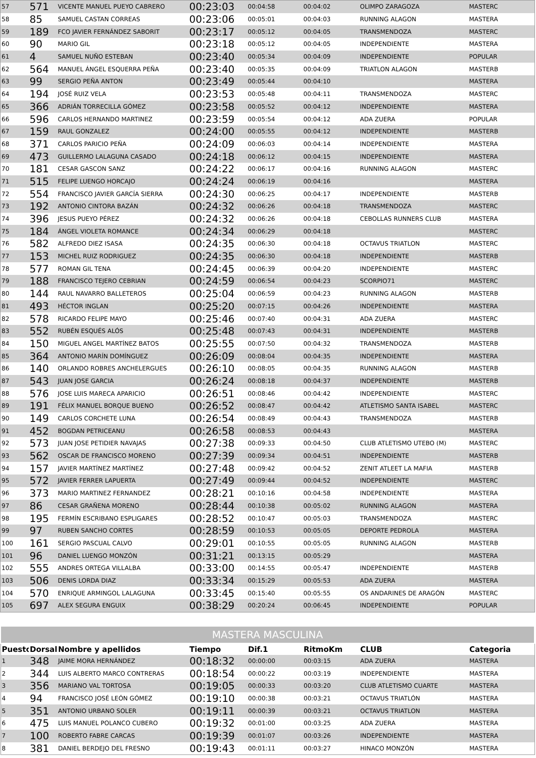| 57 | 571 | VICENTE MANUEL PUEYO CABRERO | 00:23:03 | 00:04:58 | 00:04:02 | OLIMPO ZARAGOZA | MASTERC |
| 58 | 85 | SAMUEL CASTAN CORREAS | 00:23:06 | 00:05:01 | 00:04:03 | RUNNING ALAGON | MASTERA |
| 59 | 189 | FCO JAVIER FERNÁNDEZ SABORIT | 00:23:17 | 00:05:12 | 00:04:05 | TRANSMENDOZA | MASTERC |
| 60 | 90 | MARIO GIL | 00:23:18 | 00:05:12 | 00:04:05 | INDEPENDIENTE | MASTERA |
| 61 | 4 | SAMUEL NUÑO ESTEBAN | 00:23:40 | 00:05:34 | 00:04:09 | INDEPENDIENTE | POPULAR |
| 62 | 564 | MANUEL ÁNGEL ESQUERRA PEÑA | 00:23:40 | 00:05:35 | 00:04:09 | TRIATLON ALAGON | MASTERB |
| 63 | 99 | SERGIO PEÑA ANTON | 00:23:49 | 00:05:44 | 00:04:10 | | MASTERA |
| 64 | 194 | JOSÉ RUIZ VELA | 00:23:53 | 00:05:48 | 00:04:11 | TRANSMENDOZA | MASTERC |
| 65 | 366 | ADRIÁN TORRECILLA GÓMEZ | 00:23:58 | 00:05:52 | 00:04:12 | INDEPENDIENTE | MASTERA |
| 66 | 596 | CARLOS HERNANDO MARTINEZ | 00:23:59 | 00:05:54 | 00:04:12 | ADA ZUERA | POPULAR |
| 67 | 159 | RAUL GONZALEZ | 00:24:00 | 00:05:55 | 00:04:12 | INDEPENDIENTE | MASTERB |
| 68 | 371 | CARLOS PARICIO PEÑA | 00:24:09 | 00:06:03 | 00:04:14 | INDEPENDIENTE | MASTERA |
| 69 | 473 | GUILLERMO LALAGUNA CASADO | 00:24:18 | 00:06:12 | 00:04:15 | INDEPENDIENTE | MASTERA |
| 70 | 181 | CESAR GASCON SANZ | 00:24:22 | 00:06:17 | 00:04:16 | RUNNING ALAGON | MASTERC |
| 71 | 515 | FELIPE LUENGO HORCAJO | 00:24:24 | 00:06:19 | 00:04:16 | | MASTERA |
| 72 | 554 | FRANCISCO JAVIER GARCÍA SIERRA | 00:24:30 | 00:06:25 | 00:04:17 | INDEPENDIENTE | MASTERB |
| 73 | 192 | ANTONIO CINTORA BAZÁN | 00:24:32 | 00:06:26 | 00:04:18 | TRANSMENDOZA | MASTERC |
| 74 | 396 | JESUS PUEYO PÉREZ | 00:24:32 | 00:06:26 | 00:04:18 | CEBOLLAS RUNNERS CLUB | MASTERA |
| 75 | 184 | ÁNGEL VIOLETA ROMANCE | 00:24:34 | 00:06:29 | 00:04:18 | | MASTERC |
| 76 | 582 | ALFREDO DIEZ ISASA | 00:24:35 | 00:06:30 | 00:04:18 | OCTAVUS TRIATLON | MASTERC |
| 77 | 153 | MICHEL RUIZ RODRIGUEZ | 00:24:35 | 00:06:30 | 00:04:18 | INDEPENDIENTE | MASTERB |
| 78 | 577 | ROMAN GIL TENA | 00:24:45 | 00:06:39 | 00:04:20 | INDEPENDIENTE | MASTERC |
| 79 | 188 | FRANCISCO TEJERO CEBRIAN | 00:24:59 | 00:06:54 | 00:04:23 | SCORPIO71 | MASTERC |
| 80 | 144 | RAUL NAVARRO BALLETEROS | 00:25:04 | 00:06:59 | 00:04:23 | RUNNING ALAGON | MASTERB |
| 81 | 493 | HÉCTOR INGLAN | 00:25:20 | 00:07:15 | 00:04:26 | INDEPENDIENTE | MASTERA |
| 82 | 578 | RICARDO FELIPE MAYO | 00:25:46 | 00:07:40 | 00:04:31 | ADA ZUERA | MASTERC |
| 83 | 552 | RUBÉN ESQUÉS ALÓS | 00:25:48 | 00:07:43 | 00:04:31 | INDEPENDIENTE | MASTERB |
| 84 | 150 | MIGUEL ANGEL MARTÍNEZ BATOS | 00:25:55 | 00:07:50 | 00:04:32 | TRANSMENDOZA | MASTERB |
| 85 | 364 | ANTONIO MARÍN DOMÍNGUEZ | 00:26:09 | 00:08:04 | 00:04:35 | INDEPENDIENTE | MASTERA |
| 86 | 140 | ORLANDO ROBRES ANCHELERGUES | 00:26:10 | 00:08:05 | 00:04:35 | RUNNING ALAGON | MASTERB |
| 87 | 543 | JUAN JOSE GARCIA | 00:26:24 | 00:08:18 | 00:04:37 | INDEPENDIENTE | MASTERB |
| 88 | 576 | JOSE LUIS MARECA APARICIO | 00:26:51 | 00:08:46 | 00:04:42 | INDEPENDIENTE | MASTERC |
| 89 | 191 | FÉLIX MANUEL BORQUE BUENO | 00:26:52 | 00:08:47 | 00:04:42 | ATLETISMO SANTA ISABEL | MASTERC |
| 90 | 149 | CARLOS CORCHETE LUNA | 00:26:54 | 00:08:49 | 00:04:43 | TRANSMENDOZA | MASTERB |
| 91 | 452 | BOGDAN PETRICEANU | 00:26:58 | 00:08:53 | 00:04:43 | | MASTERA |
| 92 | 573 | JUAN JOSE PETIDIER NAVAJAS | 00:27:38 | 00:09:33 | 00:04:50 | CLUB ATLETISMO UTEBO (M) | MASTERC |
| 93 | 562 | OSCAR DE FRANCISCO MORENO | 00:27:39 | 00:09:34 | 00:04:51 | INDEPENDIENTE | MASTERB |
| 94 | 157 | JAVIER MARTÍNEZ MARTÍNEZ | 00:27:48 | 00:09:42 | 00:04:52 | ZENIT ATLEET LA MAFIA | MASTERB |
| 95 | 572 | JAVIER FERRER LAPUERTA | 00:27:49 | 00:09:44 | 00:04:52 | INDEPENDIENTE | MASTERC |
| 96 | 373 | MARIO MARTINEZ FERNANDEZ | 00:28:21 | 00:10:16 | 00:04:58 | INDEPENDIENTE | MASTERA |
| 97 | 86 | CESAR GRAÑENA MORENO | 00:28:44 | 00:10:38 | 00:05:02 | RUNNING ALAGON | MASTERA |
| 98 | 195 | FERMÍN ESCRIBANO ESPLIGARES | 00:28:52 | 00:10:47 | 00:05:03 | TRANSMENDOZA | MASTERC |
| 99 | 97 | RUBEN SANCHO CORTES | 00:28:59 | 00:10:53 | 00:05:05 | DEPORTE PEDROLA | MASTERA |
| 100 | 161 | SERGIO PASCUAL CALVO | 00:29:01 | 00:10:55 | 00:05:05 | RUNNING ALAGON | MASTERB |
| 101 | 96 | DANIEL LUENGO MONZÓN | 00:31:21 | 00:13:15 | 00:05:29 | | MASTERA |
| 102 | 555 | ANDRES ORTEGA VILLALBA | 00:33:00 | 00:14:55 | 00:05:47 | INDEPENDIENTE | MASTERB |
| 103 | 506 | DENIS LORDA DIAZ | 00:33:34 | 00:15:29 | 00:05:53 | ADA ZUERA | MASTERA |
| 104 | 570 | ENRIQUE ARMINGOL LALAGUNA | 00:33:45 | 00:15:40 | 00:05:55 | OS ANDARINES DE ARAGÓN | MASTERC |
| 105 | 697 | ALEX SEGURA ENGUIX | 00:38:29 | 00:20:24 | 00:06:45 | INDEPENDIENTE | POPULAR |
| MASTERA MASCULINA | | | | | | | |
| Puesto | Dorsal | Nombre y apellidos | Tiempo | Dif.1 | RitmoKm | CLUB | Categoria |
| 1 | 348 | JAIME MORA HERNÁNDEZ | 00:18:32 | 00:00:00 | 00:03:15 | ADA ZUERA | MASTERA |
| 2 | 344 | LUIS ALBERTO MARCO CONTRERAS | 00:18:54 | 00:00:22 | 00:03:19 | INDEPENDIENTE | MASTERA |
| 3 | 356 | MARIANO VAL TORTOSA | 00:19:05 | 00:00:33 | 00:03:20 | CLUB ATLETISMO CUARTE | MASTERA |
| 4 | 94 | FRANCISCO JOSÉ LEÓN GÓMEZ | 00:19:10 | 00:00:38 | 00:03:21 | OCTAVUS TRIATLÓN | MASTERA |
| 5 | 351 | ANTONIO URBANO SOLER | 00:19:11 | 00:00:39 | 00:03:21 | OCTAVUS TRIATLON | MASTERA |
| 6 | 475 | LUIS MANUEL POLANCO CUBERO | 00:19:32 | 00:01:00 | 00:03:25 | ADA ZUERA | MASTERA |
| 7 | 100 | ROBERTO FABRE CARCAS | 00:19:39 | 00:01:07 | 00:03:26 | INDEPENDIENTE | MASTERA |
| 8 | 381 | DANIEL BERDEJO DEL FRESNO | 00:19:43 | 00:01:11 | 00:03:27 | HINACO MONZÓN | MASTERA |